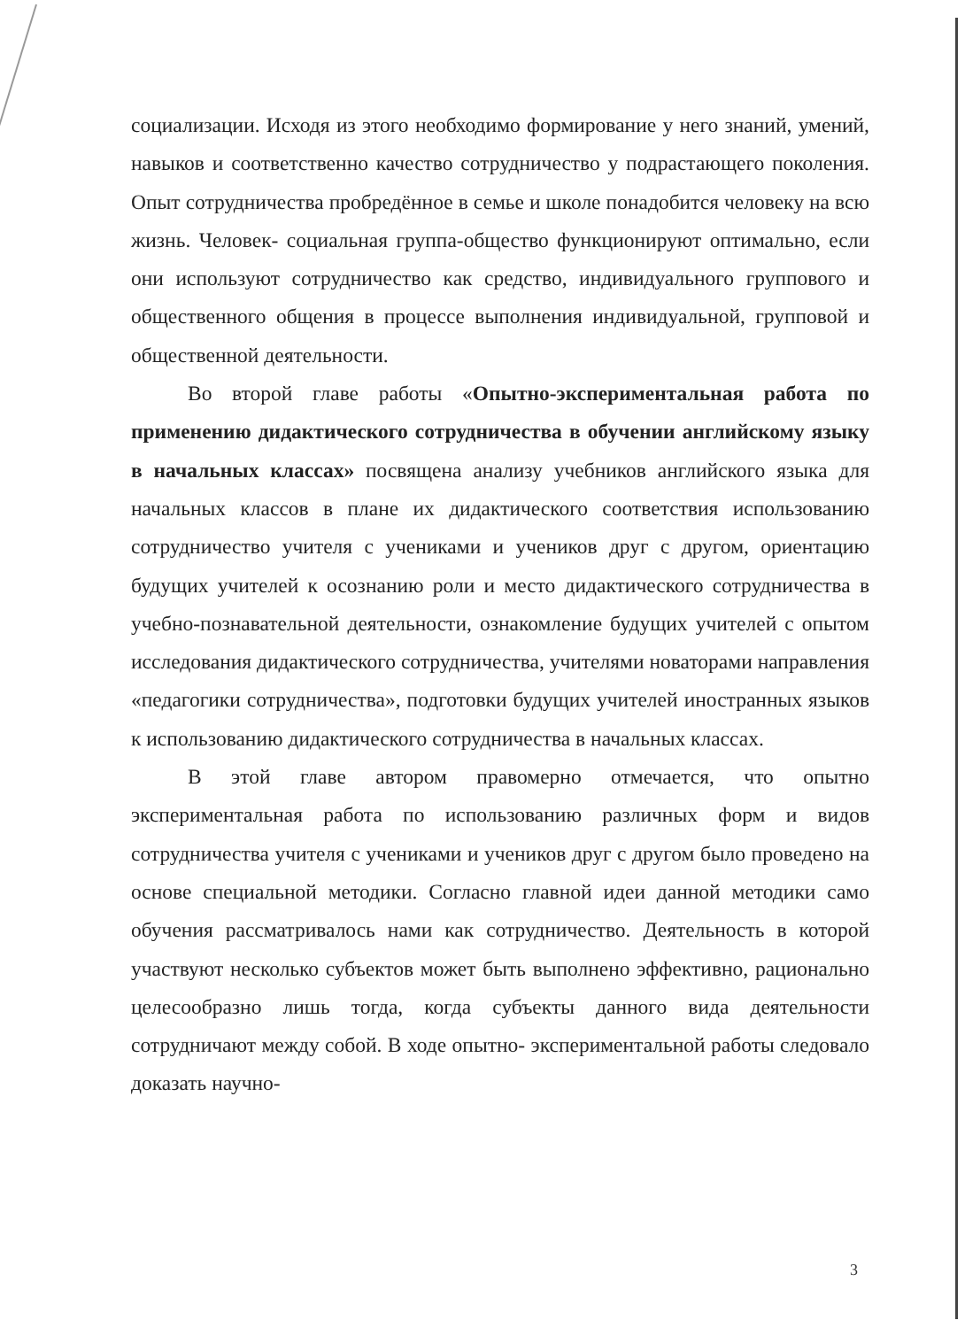социализации. Исходя из этого необходимо формирование у него знаний, умений, навыков и соответственно качество сотрудничество у подрастающего поколения. Опыт сотрудничества пробредённое в семье и школе понадобится человеку на всю жизнь. Человек- социальная группа-общество функционируют оптимально, если они используют сотрудничество как средство, индивидуального группового и общественного общения в процессе выполнения индивидуальной, групповой и общественной деятельности.
Во второй главе работы «Опытно-экспериментальная работа по применению дидактического сотрудничества в обучении английскому языку в начальных классах» посвящена анализу учебников английского языка для начальных классов в плане их дидактического соответствия использованию сотрудничество учителя с учениками и учеников друг с другом, ориентацию будущих учителей к осознанию роли и место дидактического сотрудничества в учебно-познавательной деятельности, ознакомление будущих учителей с опытом исследования дидактического сотрудничества, учителями новаторами направления «педагогики сотрудничества», подготовки будущих учителей иностранных языков к использованию дидактического сотрудничества в начальных классах.
В этой главе автором правомерно отмечается, что опытно экспериментальная работа по использованию различных форм и видов сотрудничества учителя с учениками и учеников друг с другом было проведено на основе специальной методики. Согласно главной идеи данной методики само обучения рассматривалось нами как сотрудничество. Деятельность в которой участвуют несколько субъектов может быть выполнено эффективно, рационально целесообразно лишь тогда, когда субъекты данного вида деятельности сотрудничают между собой. В ходе опытно- экспериментальной работы следовало доказать научно-
3